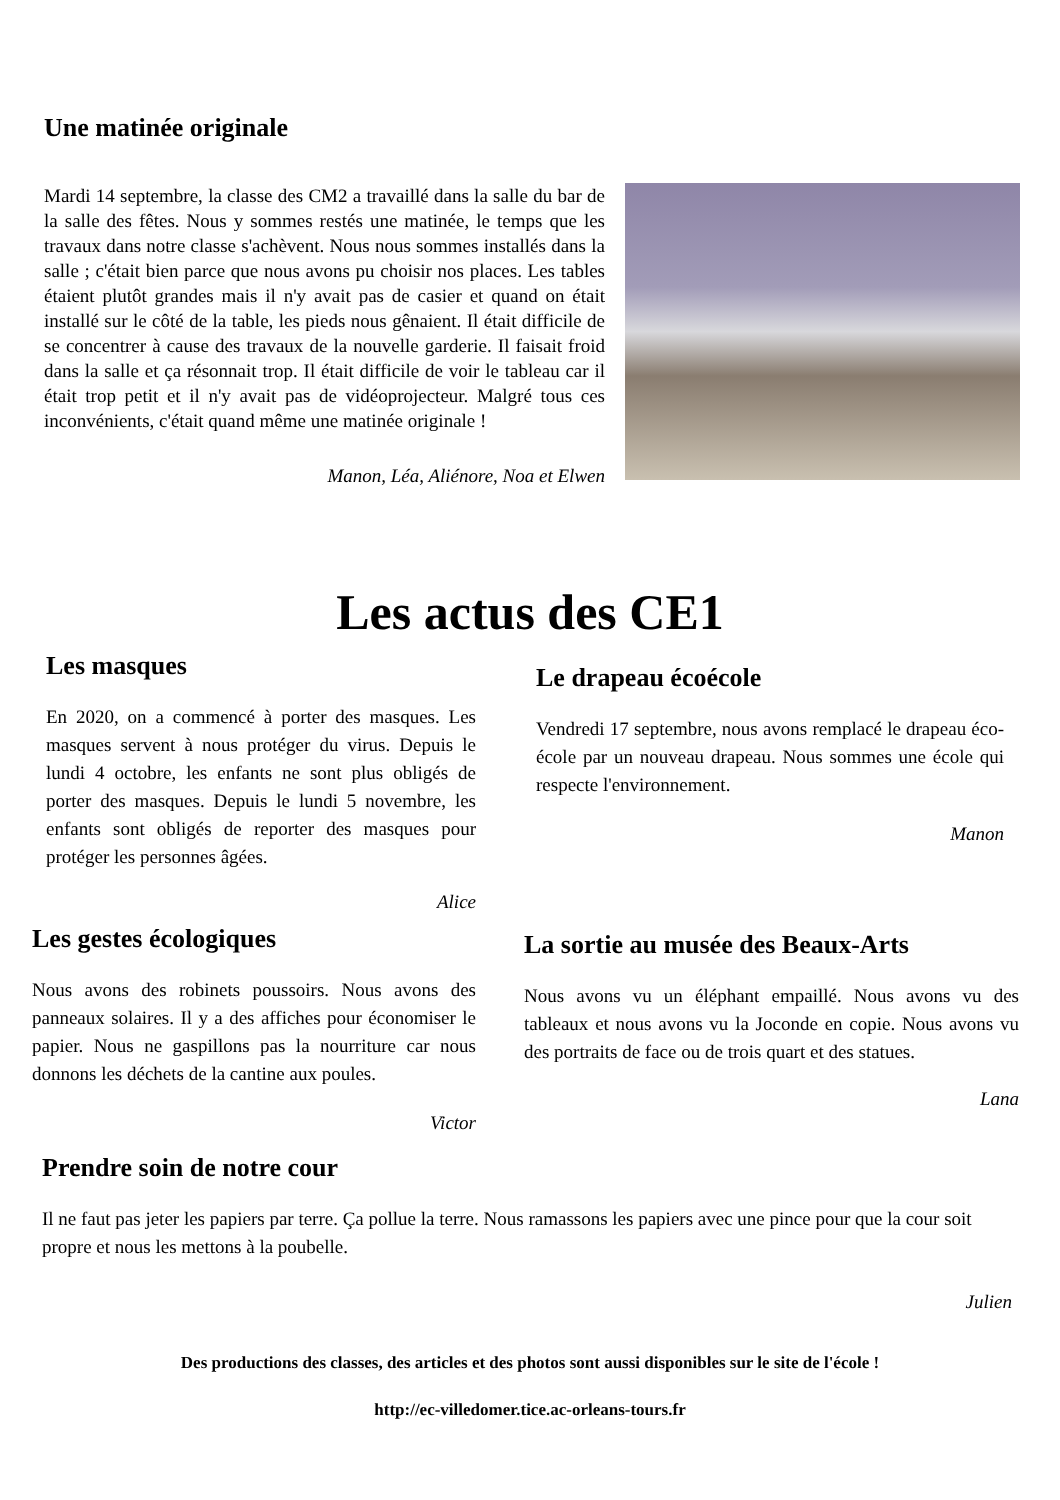Une matinée originale
Mardi 14 septembre, la classe des CM2 a travaillé dans la salle du bar de la salle des fêtes. Nous y sommes restés une matinée, le temps que les travaux dans notre classe s'achèvent. Nous nous sommes installés dans la salle ; c'était bien parce que nous avons pu choisir nos places. Les tables étaient plutôt grandes mais il n'y avait pas de casier et quand on était installé sur le côté de la table, les pieds nous gênaient. Il était difficile de se concentrer à cause des travaux de la nouvelle garderie. Il faisait froid dans la salle et ça résonnait trop. Il était difficile de voir le tableau car il était trop petit et il n'y avait pas de vidéoprojecteur. Malgré tous ces inconvénients, c'était quand même une matinée originale !
Manon, Léa, Aliénore, Noa et Elwen
Les actus des CE1
Les masques
En 2020, on a commencé à porter des masques. Les masques servent à nous protéger du virus. Depuis le lundi 4 octobre, les enfants ne sont plus obligés de porter des masques. Depuis le lundi 5 novembre, les enfants sont obligés de reporter des masques pour protéger les personnes âgées.
Alice
Le drapeau écoécole
Vendredi 17 septembre, nous avons remplacé le drapeau éco-école par un nouveau drapeau. Nous sommes une école qui respecte l'environnement.
Manon
Les gestes écologiques
Nous avons des robinets poussoirs. Nous avons des panneaux solaires. Il y a des affiches pour économiser le papier. Nous ne gaspillons pas la nourriture car nous donnons les déchets de la cantine aux poules.
Victor
La sortie au musée des Beaux-Arts
Nous avons vu un éléphant empaillé. Nous avons vu des tableaux et nous avons vu la Joconde en copie. Nous avons vu des portraits de face ou de trois quart et des statues.
Lana
Prendre soin de notre cour
Il ne faut pas jeter les papiers par terre. Ça pollue la terre. Nous ramassons les papiers avec une pince pour que la cour soit propre et nous les mettons à la poubelle.
Julien
Des productions des classes, des articles et des photos sont aussi disponibles sur le site de l'école !
http://ec-villedomer.tice.ac-orleans-tours.fr